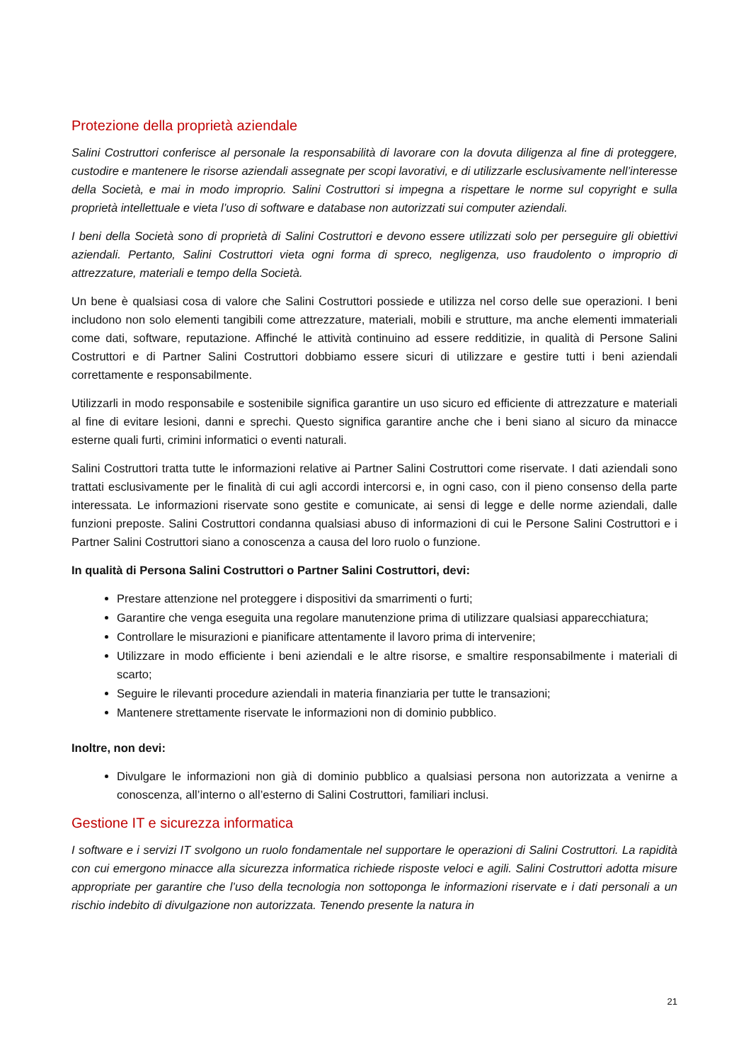Protezione della proprietà aziendale
Salini Costruttori conferisce al personale la responsabilità di lavorare con la dovuta diligenza al fine di proteggere, custodire e mantenere le risorse aziendali assegnate per scopi lavorativi, e di utilizzarle esclusivamente nell’interesse della Società, e mai in modo improprio. Salini Costruttori si impegna a rispettare le norme sul copyright e sulla proprietà intellettuale e vieta l’uso di software e database non autorizzati sui computer aziendali.
I beni della Società sono di proprietà di Salini Costruttori e devono essere utilizzati solo per perseguire gli obiettivi aziendali. Pertanto, Salini Costruttori vieta ogni forma di spreco, negligenza, uso fraudolento o improprio di attrezzature, materiali e tempo della Società.
Un bene è qualsiasi cosa di valore che Salini Costruttori possiede e utilizza nel corso delle sue operazioni. I beni includono non solo elementi tangibili come attrezzature, materiali, mobili e strutture, ma anche elementi immateriali come dati, software, reputazione. Affinché le attività continuino ad essere redditizie, in qualità di Persone Salini Costruttori e di Partner Salini Costruttori dobbiamo essere sicuri di utilizzare e gestire tutti i beni aziendali correttamente e responsabilmente.
Utilizzarli in modo responsabile e sostenibile significa garantire un uso sicuro ed efficiente di attrezzature e materiali al fine di evitare lesioni, danni e sprechi. Questo significa garantire anche che i beni siano al sicuro da minacce esterne quali furti, crimini informatici o eventi naturali.
Salini Costruttori tratta tutte le informazioni relative ai Partner Salini Costruttori come riservate. I dati aziendali sono trattati esclusivamente per le finalità di cui agli accordi intercorsi e, in ogni caso, con il pieno consenso della parte interessata. Le informazioni riservate sono gestite e comunicate, ai sensi di legge e delle norme aziendali, dalle funzioni preposte. Salini Costruttori condanna qualsiasi abuso di informazioni di cui le Persone Salini Costruttori e i Partner Salini Costruttori siano a conoscenza a causa del loro ruolo o funzione.
In qualità di Persona Salini Costruttori o Partner Salini Costruttori, devi:
Prestare attenzione nel proteggere i dispositivi da smarrimenti o furti;
Garantire che venga eseguita una regolare manutenzione prima di utilizzare qualsiasi apparecchiatura;
Controllare le misurazioni e pianificare attentamente il lavoro prima di intervenire;
Utilizzare in modo efficiente i beni aziendali e le altre risorse, e smaltire responsabilmente i materiali di scarto;
Seguire le rilevanti procedure aziendali in materia finanziaria per tutte le transazioni;
Mantenere strettamente riservate le informazioni non di dominio pubblico.
Inoltre, non devi:
Divulgare le informazioni non già di dominio pubblico a qualsiasi persona non autorizzata a venirne a conoscenza, all’interno o all’esterno di Salini Costruttori, familiari inclusi.
Gestione IT e sicurezza informatica
I software e i servizi IT svolgono un ruolo fondamentale nel supportare le operazioni di Salini Costruttori. La rapidità con cui emergono minacce alla sicurezza informatica richiede risposte veloci e agili. Salini Costruttori adotta misure appropriate per garantire che l’uso della tecnologia non sottoponga le informazioni riservate e i dati personali a un rischio indebito di divulgazione non autorizzata. Tenendo presente la natura in
21